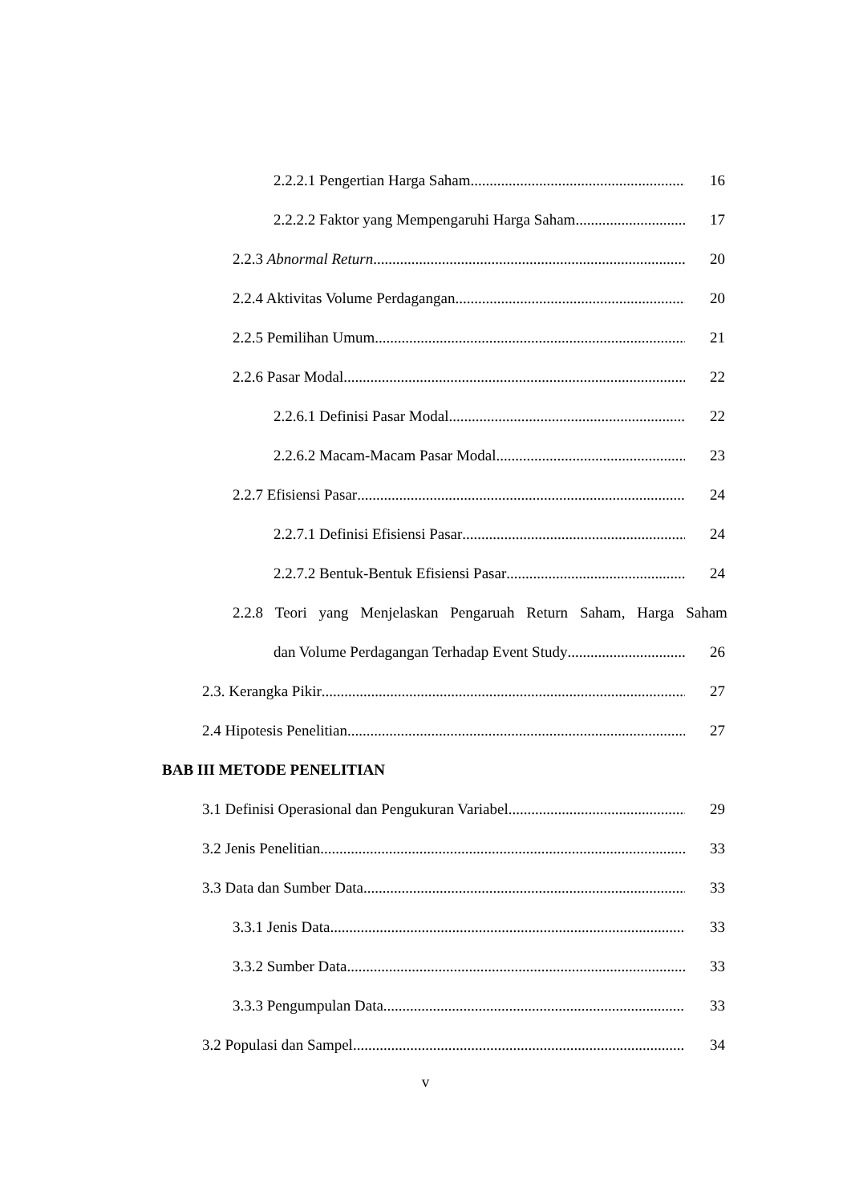2.2.2.1 Pengertian Harga Saham 16
2.2.2.2 Faktor yang Mempengaruhi Harga Saham 17
2.2.3 Abnormal Return 20
2.2.4 Aktivitas Volume Perdagangan 20
2.2.5 Pemilihan Umum 21
2.2.6 Pasar Modal 22
2.2.6.1 Definisi Pasar Modal 22
2.2.6.2 Macam-Macam Pasar Modal 23
2.2.7 Efisiensi Pasar 24
2.2.7.1 Definisi Efisiensi Pasar 24
2.2.7.2 Bentuk-Bentuk Efisiensi Pasar 24
2.2.8 Teori yang Menjelaskan Pengaruah Return Saham, Harga Saham
dan Volume Perdagangan Terhadap Event Study 26
2.3. Kerangka Pikir 27
2.4 Hipotesis Penelitian 27
BAB III METODE PENELITIAN
3.1 Definisi Operasional dan Pengukuran Variabel 29
3.2 Jenis Penelitian 33
3.3 Data dan Sumber Data 33
3.3.1 Jenis Data 33
3.3.2 Sumber Data 33
3.3.3 Pengumpulan Data 33
3.2 Populasi dan Sampel 34
v